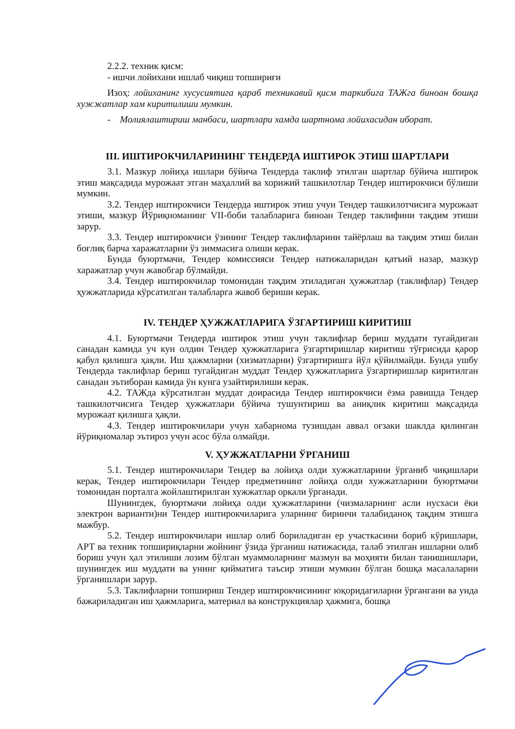2.2.2. техник қисм:
- ишчи лойихани ишлаб чиқиш топшириғи
Изоҳ: лойиханинг хусусиятига қараб техникавий қисм таркибига ТАЖга биноан бошқа хужжатлар хам киритилиши мумкин.
- Молиялаштириш манбаси, шартлари хамда шартнома лойихасидан иборат.
III. ИШТИРОКЧИЛАРИНИНГ ТЕНДЕРДА ИШТИРОК ЭТИШ ШАРТЛАРИ
3.1. Мазкур лойиҳа ишлари бўйича Тендерда таклиф этилган шартлар бўйича иштирок этиш мақсадида мурожаат этган маҳаллий ва хорижий ташкилотлар Тендер иштирокчиси бўлиши мумкин.
3.2. Тендер иштирокчиси Тендерда иштирок этиш учун Тендер ташкилотчисига мурожаат этиши, мазкур Йўриқноманинг VII-боби талабларига биноан Тендер таклифини тақдим этиши зарур.
3.3. Тендер иштирокчиси ўзининг Тендер таклифларини тайёрлаш ва тақдим этиш билан боғлиқ барча харажатларни ўз зиммасига олиши керак.
Бунда буюртмачи, Тендер комиссияси Тендер натижаларидан қатъий назар, мазкур харажатлар учун жавобгар бўлмайди.
3.4. Тендер иштирокчилар томонидан тақдим этиладиган ҳужжатлар (таклифлар) Тендер ҳужжатларида кўрсатилган талабларга жавоб бериши керак.
IV. ТЕНДЕР ҲУЖЖАТЛАРИГА ЎЗГАРТИРИШ КИРИТИШ
4.1. Буюртмачи Тендерда иштирок этиш учун таклифлар бериш муддати тугайдиган санадан камида уч кун олдин Тендер ҳужжатларига ўзгартиришлар киритиш тўғрисида қарор қабул қилишга ҳақли. Иш ҳажмларни (хизматларни) ўзгартиришга йўл қўйилмайди. Бунда ушбу Тендерда таклифлар бериш тугайдиган муддат Тендер ҳужжатларига ўзгартиришлар киритилган санадан эътиборан камида ўн кунга узайтирилиши керак.
4.2. ТАЖда кўрсатилган муддат доирасида Тендер иштирокчиси ёзма равишда Тендер ташкилотчисига Тендер ҳужжатлари бўйича тушунтириш ва аниқлик киритиш мақсадида мурожаат қилишга ҳақли.
4.3. Тендер иштирокчилари учун хабарнома тузишдан аввал оғзаки шаклда қилинган йўриқномалар эътироз учун асос бўла олмайди.
V. ҲУЖЖАТЛАРНИ ЎРГАНИШ
5.1. Тендер иштирокчилари Тендер ва лойиҳа олди хужжатларини ўрганиб чиқишлари керак, Тендер иштирокчилари Тендер предметининг лойиҳа олди хужжатларини буюртмачи томонидан порталга жойлаштирилган хужжатлар оркали ўрганади.
Шунингдек, буюртмачи лойиҳа олди ҳужжатларини (чизмаларнинг асли нусхаси ёки электрон варианти)ни Тендер иштирокчиларига уларнинг биринчи талабиданоқ тақдим этишга мажбур.
5.2. Тендер иштирокчилари ишлар олиб бориладиган ер участкасини бориб кўришлари, АРТ ва техник топшириқларни жойнинг ўзида ўрганиш натижасида, талаб этилган ишларни олиб бориш учун ҳал этилиши лозим бўлган муаммоларнинг мазмун ва моҳияти билан танишишлари, шунингдек иш муддати ва унинг қийматига таъсир этиши мумкин бўлган бошқа масалаларни ўрганишлари зарур.
5.3. Таклифларни топшириш Тендер иштирокчисининг юқоридагиларни ўргангани ва унда бажариладиган иш ҳажмларига, материал ва конструкциялар ҳажмига, бошқа